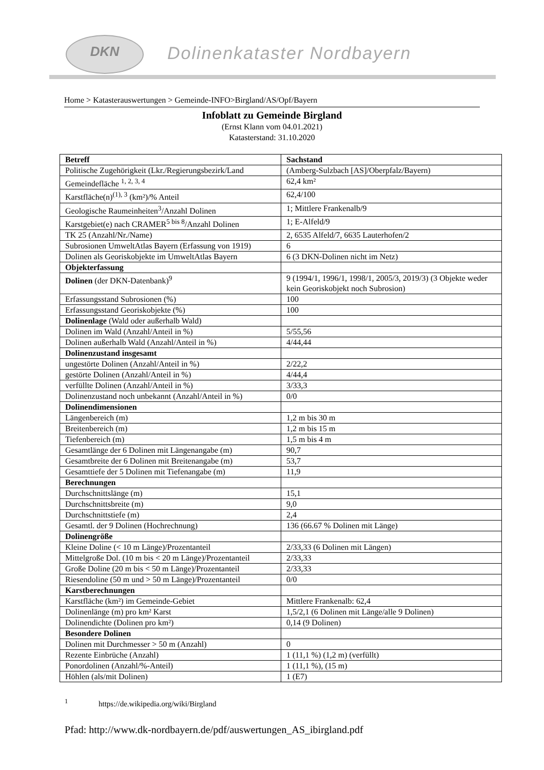DKN
Dolinenkataster Nordbayern
Home > Katasterauswertungen > Gemeinde-INFO>Birgland/AS/Opf/Bayern
Infoblatt zu Gemeinde Birgland
(Ernst Klann vom 04.01.2021)
Katasterstand: 31.10.2020
| Betreff | Sachstand |
| --- | --- |
| Politische Zugehörigkeit (Lkr./Regierungsbezirk/Land | (Amberg-Sulzbach [AS]/Oberpfalz/Bayern) |
| Gemeindefläche <sup>1, 2, 3, 4</sup> | 62,4 km² |
| Karstfläche(n)<sup>(1), 3</sup> (km²)/% Anteil | 62,4/100 |
| Geologische Raumeinheiten<sup>3</sup>/Anzahl Dolinen | 1; Mittlere Frankenalb/9 |
| Karstgebiet(e) nach CRAMER<sup>5 bis 8</sup>/Anzahl Dolinen | 1; E-Alfeld/9 |
| TK 25 (Anzahl/Nr./Name) | 2, 6535 Alfeld/7, 6635 Lauterhofen/2 |
| Subrosionen UmweltAtlas Bayern (Erfassung von 1919) | 6 |
| Dolinen als Georiskobjekte im UmweltAtlas Bayern | 6 (3 DKN-Dolinen nicht im Netz) |
| Objekterfassung | |
| Dolinen (der DKN-Datenbank)<sup>9</sup> | 9 (1994/1, 1996/1, 1998/1, 2005/3, 2019/3) (3 Objekte weder kein Georiskobjekt noch Subrosion) |
| Erfassungsstand Subrosionen (%) | 100 |
| Erfassungsstand Georiskobjekte (%) | 100 |
| Dolinenlage (Wald oder außerhalb Wald) | |
| Dolinen im Wald (Anzahl/Anteil in %) | 5/55,56 |
| Dolinen außerhalb Wald (Anzahl/Anteil in %) | 4/44,44 |
| Dolinenzustand insgesamt | |
| ungestörte Dolinen (Anzahl/Anteil in %) | 2/22,2 |
| gestörte Dolinen (Anzahl/Anteil in %) | 4/44,4 |
| verfüllte Dolinen (Anzahl/Anteil in %) | 3/33,3 |
| Dolinenzustand noch unbekannt (Anzahl/Anteil in %) | 0/0 |
| Dolinendimensionen | |
| Längenbereich (m) | 1,2 m bis 30 m |
| Breitenbereich (m) | 1,2 m bis 15 m |
| Tiefenbereich (m) | 1,5 m bis 4 m |
| Gesamtlänge der 6 Dolinen mit Längenangabe (m) | 90,7 |
| Gesamtbreite der 6 Dolinen mit Breitenangabe (m) | 53,7 |
| Gesamttiefe der 5 Dolinen mit Tiefenangabe (m) | 11,9 |
| Berechnungen | |
| Durchschnittslänge (m) | 15,1 |
| Durchschnittsbreite (m) | 9,0 |
| Durchschnittstiefe (m) | 2,4 |
| Gesamtl. der 9 Dolinen (Hochrechnung) | 136 (66.67 % Dolinen mit Länge) |
| Dolinengröße | |
| Kleine Doline (< 10 m Länge)/Prozentanteil | 2/33,33 (6 Dolinen mit Längen) |
| Mittelgroße Dol. (10 m bis < 20 m Länge)/Prozentanteil | 2/33,33 |
| Große Doline (20 m bis < 50 m Länge)/Prozentanteil | 2/33,33 |
| Riesendoline (50 m und > 50 m Länge)/Prozentanteil | 0/0 |
| Karstberechnungen | |
| Karstfläche (km²) im Gemeinde-Gebiet | Mittlere Frankenalb: 62,4 |
| Dolinenlänge (m) pro km² Karst | 1,5/2,1 (6 Dolinen mit Länge/alle 9 Dolinen) |
| Dolinendichte (Dolinen pro km²) | 0,14 (9 Dolinen) |
| Besondere Dolinen | |
| Dolinen mit Durchmesser > 50 m (Anzahl) | 0 |
| Rezente Einbrüche (Anzahl) | 1 (11,1 %) (1,2 m) (verfüllt) |
| Ponordolinen (Anzahl/%-Anteil) | 1 (11,1 %), (15 m) |
| Höhlen (als/mit Dolinen) | 1 (E7) |
<sup>1</sup> https://de.wikipedia.org/wiki/Birgland
Pfad: http://www.dk-nordbayern.de/pdf/auswertungen_AS_ibirgland.pdf